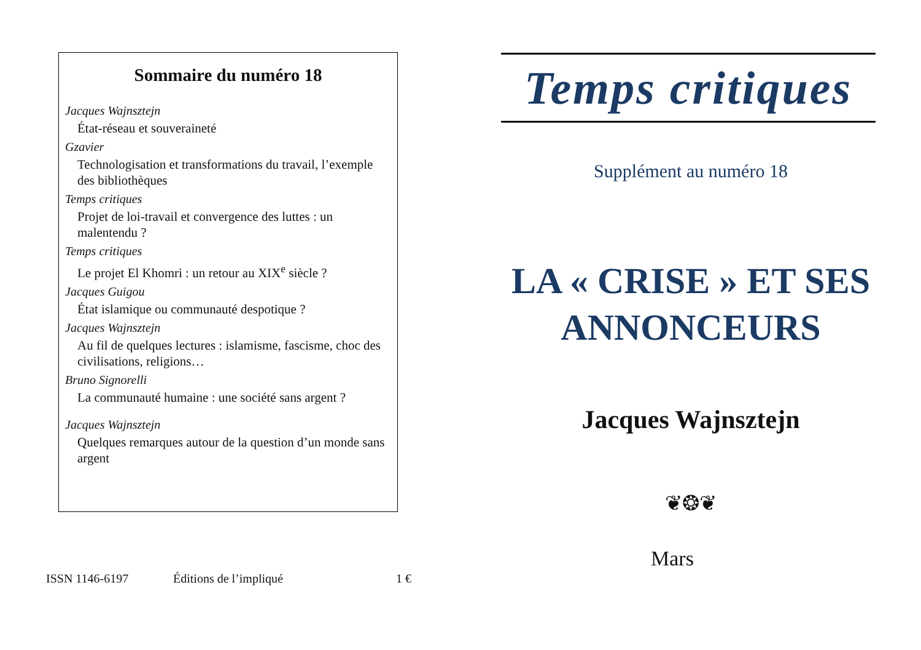Sommaire du numéro 18
Jacques Wajnsztejn
État-réseau et souveraineté
Gzavier
Technologisation et transformations du travail, l’exemple des bibliothèques
Temps critiques
Projet de loi-travail et convergence des luttes : un malentendu ?
Temps critiques
Le projet El Khomri : un retour au XIX<sup>e</sup> siècle ?
Jacques Guigou
État islamique ou communauté despotique ?
Jacques Wajnsztejn
Au fil de quelques lectures : islamisme, fascisme, choc des civilisations, religions…
Bruno Signorelli
La communauté humaine : une société sans argent ?
Jacques Wajnsztejn
Quelques remarques autour de la question d’un monde sans argent
ISSN 1146-6197 Éditions de l’impliqué 1 €
Temps critiques
Supplément au numéro 18
LA « CRISE » ET SES
ANNONCEURS
Jacques Wajnsztejn
❦❂❦
Mars